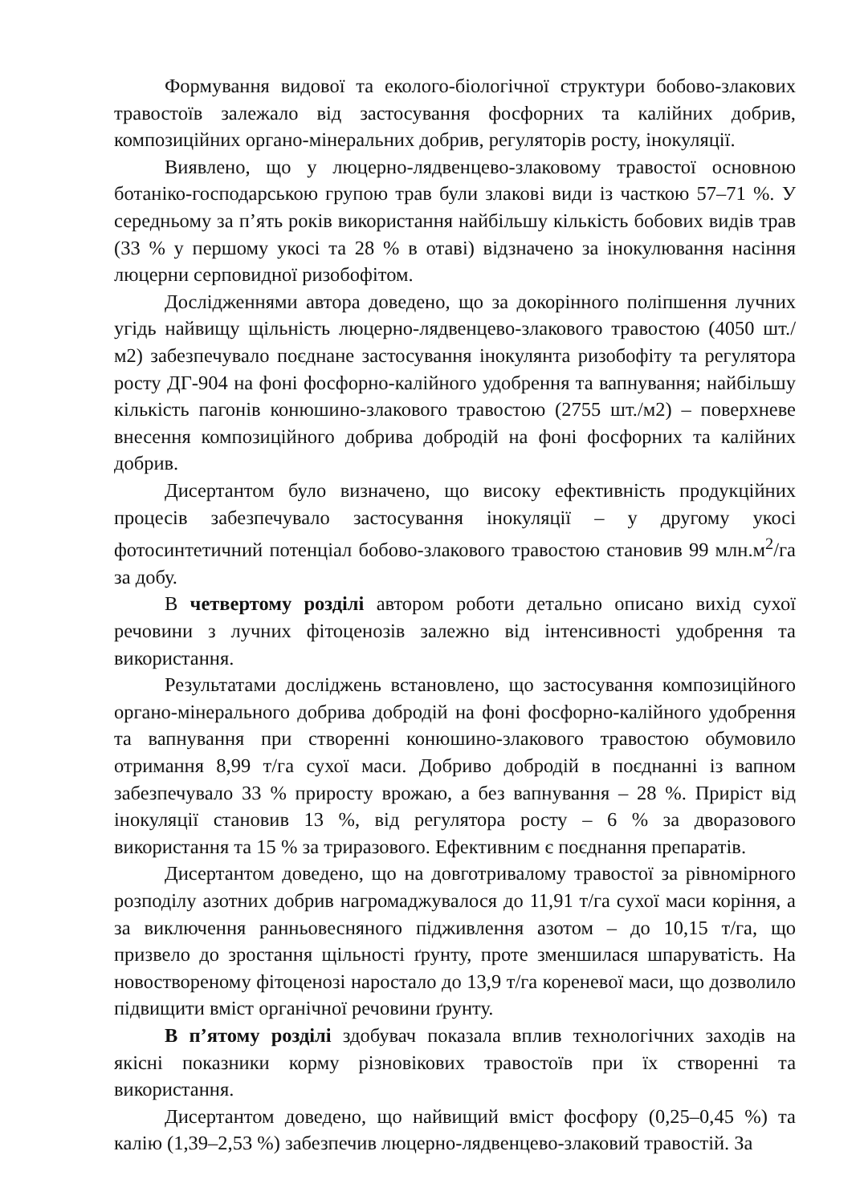Формування видової та еколого-біологічної структури бобово-злакових травостоїв залежало від застосування фосфорних та калійних добрив, композиційних органо-мінеральних добрив, регуляторів росту, інокуляції.
Виявлено, що у люцерно-лядвенцево-злаковому травостої основною ботаніко-господарською групою трав були злакові види із часткою 57–71 %. У середньому за п’ять років використання найбільшу кількість бобових видів трав (33 % у першому укосі та 28 % в отаві) відзначено за інокулювання насіння люцерни серповидної ризобофітом.
Дослідженнями автора доведено, що за докорінного поліпшення лучних угідь найвищу щільність люцерно-лядвенцево-злакового травостою (4050 шт./м2) забезпечувало поєднане застосування інокулянта ризобофіту та регулятора росту ДГ-904 на фоні фосфорно-калійного удобрення та вапнування; найбільшу кількість пагонів конюшино-злакового травостою (2755 шт./м2) – поверхневе внесення композиційного добрива добродій на фоні фосфорних та калійних добрив.
Дисертантом було визначено, що високу ефективність продукційних процесів забезпечувало застосування інокуляції – у другому укосі фотосинтетичний потенціал бобово-злакового травостою становив 99 млн.м<sup>2</sup>/га за добу.
В четвертому розділі автором роботи детально описано вихід сухої речовини з лучних фітоценозів залежно від інтенсивності удобрення та використання.
Результатами досліджень встановлено, що застосування композиційного органо-мінерального добрива добродій на фоні фосфорно-калійного удобрення та вапнування при створенні конюшино-злакового травостою обумовило отримання 8,99 т/га сухої маси. Добриво добродій в поєднанні із вапном забезпечувало 33 % приросту врожаю, а без вапнування – 28 %. Приріст від інокуляції становив 13 %, від регулятора росту – 6 % за дворазового використання та 15 % за триразового. Ефективним є поєднання препаратів.
Дисертантом доведено, що на довготривалому травостої за рівномірного розподілу азотних добрив нагромаджувалося до 11,91 т/га сухої маси коріння, а за виключення ранньовесняного підживлення азотом – до 10,15 т/га, що призвело до зростання щільності ґрунту, проте зменшилася шпаруватість. На новоствореному фітоценозі наростало до 13,9 т/га кореневої маси, що дозволило підвищити вміст органічної речовини ґрунту.
В п’ятому розділі здобувач показала вплив технологічних заходів на якісні показники корму різновікових травостоїв при їх створенні та використання.
Дисертантом доведено, що найвищий вміст фосфору (0,25–0,45 %) та калію (1,39–2,53 %) забезпечив люцерно-лядвенцево-злаковий травостій. За